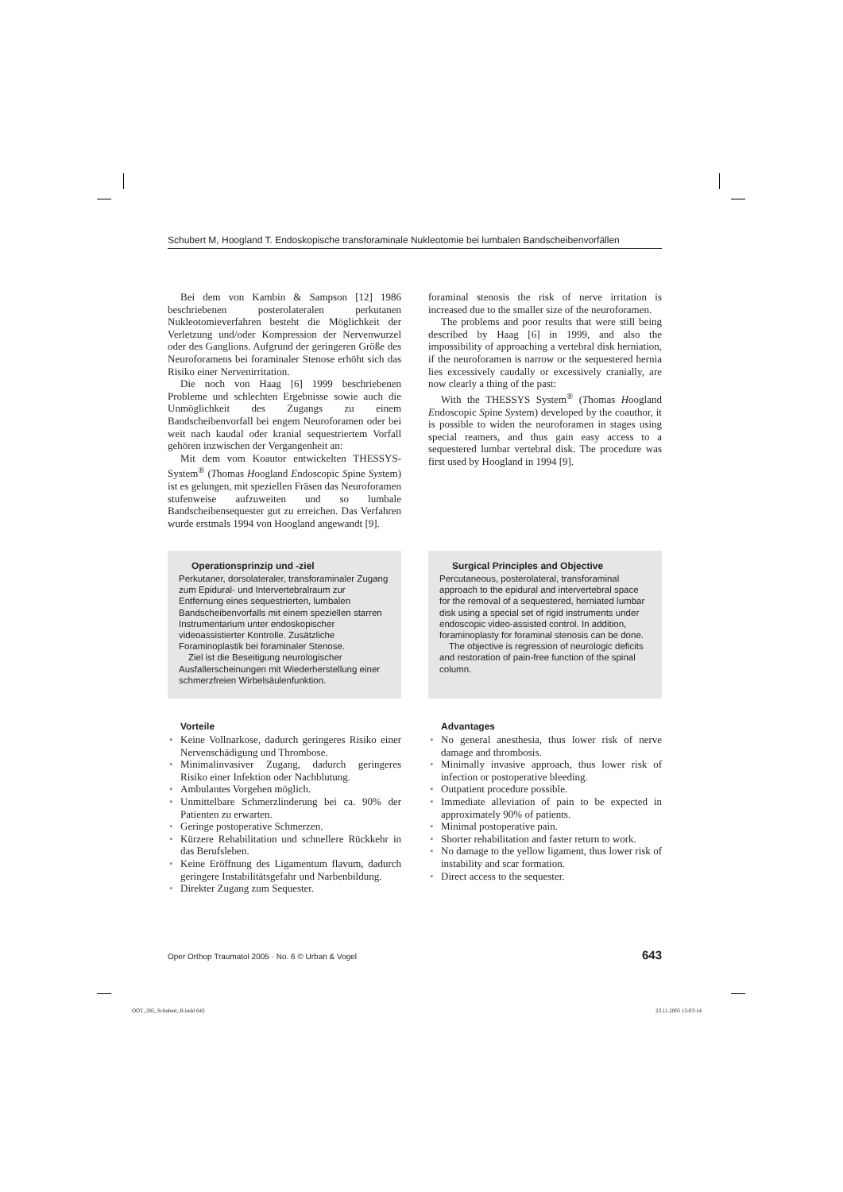Schubert M, Hoogland T. Endoskopische transforaminale Nukleotomie bei lumbalen Bandscheibenvorfällen
Bei dem von Kambin & Sampson [12] 1986 beschriebenen posterolateralen perkutanen Nukleotomieverfahren besteht die Möglichkeit der Verletzung und/oder Kompression der Nervenwurzel oder des Ganglions. Aufgrund der geringeren Größe des Neuroforamens bei foraminaler Stenose erhöht sich das Risiko einer Nervenirritation.
Die noch von Haag [6] 1999 beschriebenen Probleme und schlechten Ergebnisse sowie auch die Unmöglichkeit des Zugangs zu einem Bandscheibenvorfall bei engem Neuroforamen oder bei weit nach kaudal oder kranial sequestriertem Vorfall gehören inzwischen der Vergangenheit an:
Mit dem vom Koautor entwickelten THESSYS-System<sup>®</sup> (Thomas Hoogland Endoscopic Spine System) ist es gelungen, mit speziellen Fräsen das Neuroforamen stufenweise aufzuweiten und so lumbale Bandscheibensequester gut zu erreichen. Das Verfahren wurde erstmals 1994 von Hoogland angewandt [9].
foraminal stenosis the risk of nerve irritation is increased due to the smaller size of the neuroforamen.
The problems and poor results that were still being described by Haag [6] in 1999, and also the impossibility of approaching a vertebral disk herniation, if the neuroforamen is narrow or the sequestered hernia lies excessively caudally or excessively cranially, are now clearly a thing of the past:
With the THESSYS System<sup>®</sup> (Thomas Hoogland Endoscopic Spine System) developed by the coauthor, it is possible to widen the neuroforamen in stages using special reamers, and thus gain easy access to a sequestered lumbar vertebral disk. The procedure was first used by Hoogland in 1994 [9].
Operationsprinzip und -ziel
Perkutaner, dorsolateraler, transforaminaler Zugang zum Epidural- und Intervertebralraum zur Entfernung eines sequestrierten, lumbalen Bandscheibenvorfalls mit einem speziellen starren Instrumentarium unter endoskopischer videoassistierter Kontrolle. Zusätzliche Foraminoplastik bei foraminaler Stenose.
Ziel ist die Beseitigung neurologischer Ausfallerscheinungen mit Wiederherstellung einer schmerzfreien Wirbelsäulenfunktion.
Surgical Principles and Objective
Percutaneous, posterolateral, transforaminal approach to the epidural and intervertebral space for the removal of a sequestered, herniated lumbar disk using a special set of rigid instruments under endoscopic video-assisted control. In addition, foraminoplasty for foraminal stenosis can be done.
The objective is regression of neurologic deficits and restoration of pain-free function of the spinal column.
Vorteile
• Keine Vollnarkose, dadurch geringeres Risiko einer Nervenschädigung und Thrombose.
• Minimalinvasiver Zugang, dadurch geringeres Risiko einer Infektion oder Nachblutung.
• Ambulantes Vorgehen möglich.
• Unmittelbare Schmerzlinderung bei ca. 90% der Patienten zu erwarten.
• Geringe postoperative Schmerzen.
• Kürzere Rehabilitation und schnellere Rückkehr in das Berufsleben.
• Keine Eröffnung des Ligamentum flavum, dadurch geringere Instabilitätsgefahr und Narbenbildung.
• Direkter Zugang zum Sequester.
Advantages
• No general anesthesia, thus lower risk of nerve damage and thrombosis.
• Minimally invasive approach, thus lower risk of infection or postoperative bleeding.
• Outpatient procedure possible.
• Immediate alleviation of pain to be expected in approximately 90% of patients.
• Minimal postoperative pain.
• Shorter rehabilitation and faster return to work.
• No damage to the yellow ligament, thus lower risk of instability and scar formation.
• Direct access to the sequester.
Oper Orthop Traumatol 2005 · No. 6 © Urban & Vogel 643
OOT_285_Schubert_B.indd 643 23.11.2005 15:03:14